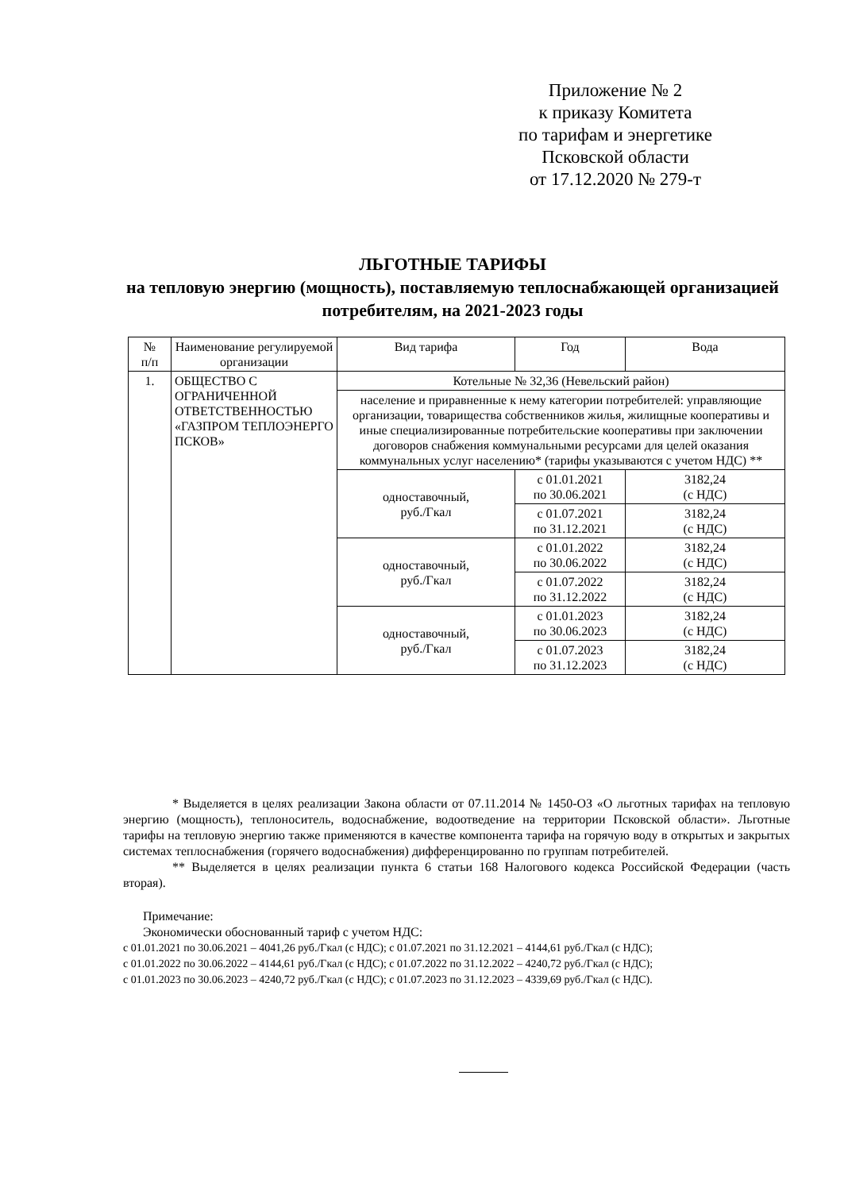Приложение № 2
к приказу Комитета
по тарифам и энергетике
Псковской области
от 17.12.2020 № 279-т
ЛЬГОТНЫЕ ТАРИФЫ
на тепловую энергию (мощность), поставляемую теплоснабжающей организацией потребителям, на 2021-2023 годы
| № п/п | Наименование регулируемой организации | Вид тарифа | Год | Вода |
| --- | --- | --- | --- | --- |
| 1. | ОБЩЕСТВО С ОГРАНИЧЕННОЙ ОТВЕТСТВЕННОСТЬЮ «ГАЗПРОМ ТЕПЛОЭНЕРГО ПСКОВ» | Котельные № 32,36 (Невельский район) | | |
| | | население и приравненные к нему категории потребителей: управляющие организации, товарищества собственников жилья, жилищные кооперативы и иные специализированные потребительские кооперативы при заключении договоров снабжения коммунальными ресурсами для целей оказания коммунальных услуг населению* (тарифы указываются с учетом НДС) ** | | |
| | | одноставочный, руб./Гкал | с 01.01.2021 по 30.06.2021 | 3182,24 (с НДС) |
| | | | с 01.07.2021 по 31.12.2021 | 3182,24 (с НДС) |
| | | одноставочный, руб./Гкал | с 01.01.2022 по 30.06.2022 | 3182,24 (с НДС) |
| | | | с 01.07.2022 по 31.12.2022 | 3182,24 (с НДС) |
| | | одноставочный, руб./Гкал | с 01.01.2023 по 30.06.2023 | 3182,24 (с НДС) |
| | | | с 01.07.2023 по 31.12.2023 | 3182,24 (с НДС) |
* Выделяется в целях реализации Закона области от 07.11.2014 № 1450-ОЗ «О льготных тарифах на тепловую энергию (мощность), теплоноситель, водоснабжение, водоотведение на территории Псковской области». Льготные тарифы на тепловую энергию также применяются в качестве компонента тарифа на горячую воду в открытых и закрытых системах теплоснабжения (горячего водоснабжения) дифференцированно по группам потребителей.
** Выделяется в целях реализации пункта 6 статьи 168 Налогового кодекса Российской Федерации (часть вторая).
Примечание:
Экономически обоснованный тариф с учетом НДС:
с 01.01.2021 по 30.06.2021 – 4041,26 руб./Гкал (с НДС); с 01.07.2021 по 31.12.2021 – 4144,61 руб./Гкал (с НДС);
с 01.01.2022 по 30.06.2022 – 4144,61 руб./Гкал (с НДС); с 01.07.2022 по 31.12.2022 – 4240,72 руб./Гкал (с НДС);
с 01.01.2023 по 30.06.2023 – 4240,72 руб./Гкал (с НДС); с 01.07.2023 по 31.12.2023 – 4339,69 руб./Гкал (с НДС).